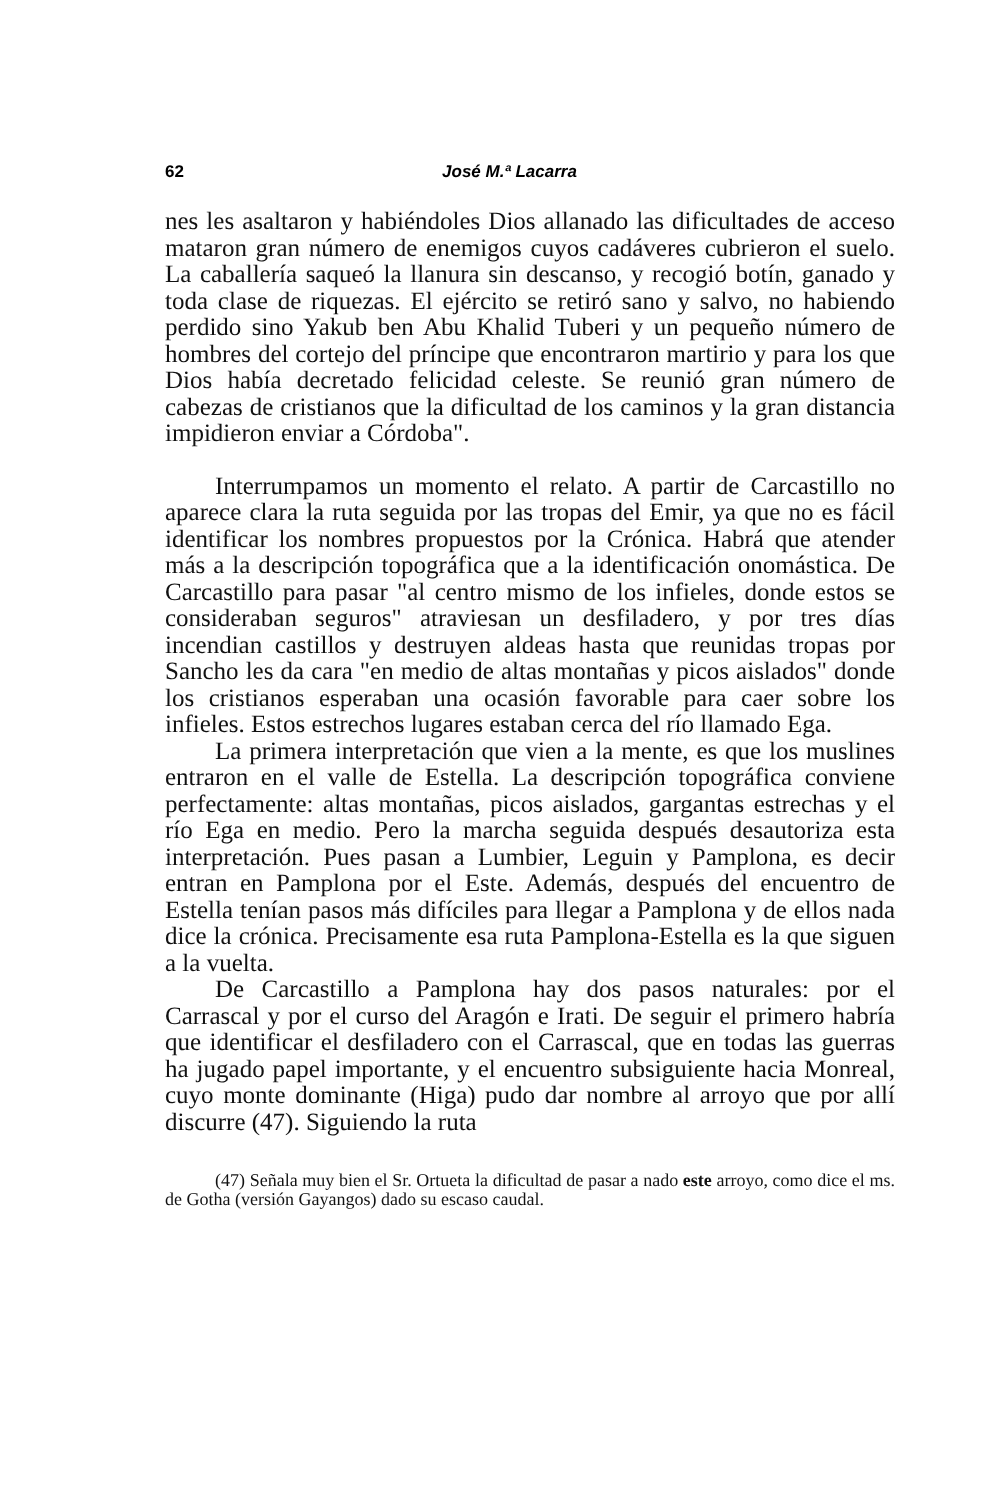62 José M.ª Lacarra
nes les asaltaron y habiéndoles Dios allanado las dificultades de acceso mataron gran número de enemigos cuyos cadáveres cubrieron el suelo. La caballería saqueó la llanura sin descanso, y recogió botín, ganado y toda clase de riquezas. El ejército se retiró sano y salvo, no habiendo perdido sino Yakub ben Abu Khalid Tuberi y un pequeño número de hombres del cortejo del príncipe que encontraron martirio y para los que Dios había decretado felicidad celeste. Se reunió gran número de cabezas de cristianos que la dificultad de los caminos y la gran distancia impidieron enviar a Córdoba".
Interrumpamos un momento el relato. A partir de Carcastillo no aparece clara la ruta seguida por las tropas del Emir, ya que no es fácil identificar los nombres propuestos por la Crónica. Habrá que atender más a la descripción topográfica que a la identificación onomástica. De Carcastillo para pasar "al centro mismo de los infieles, donde estos se consideraban seguros" atraviesan un desfiladero, y por tres días incendian castillos y destruyen aldeas hasta que reunidas tropas por Sancho les da cara "en medio de altas montañas y picos aislados" donde los cristianos esperaban una ocasión favorable para caer sobre los infieles. Estos estrechos lugares estaban cerca del río llamado Ega.
La primera interpretación que vien a la mente, es que los muslines entraron en el valle de Estella. La descripción topográfica conviene perfectamente: altas montañas, picos aislados, gargantas estrechas y el río Ega en medio. Pero la marcha seguida después desautoriza esta interpretación. Pues pasan a Lumbier, Leguin y Pamplona, es decir entran en Pamplona por el Este. Además, después del encuentro de Estella tenían pasos más difíciles para llegar a Pamplona y de ellos nada dice la crónica. Precisamente esa ruta Pamplona-Estella es la que siguen a la vuelta.
De Carcastillo a Pamplona hay dos pasos naturales: por el Carrascal y por el curso del Aragón e Irati. De seguir el primero habría que identificar el desfiladero con el Carrascal, que en todas las guerras ha jugado papel importante, y el encuentro subsiguiente hacia Monreal, cuyo monte dominante (Higa) pudo dar nombre al arroyo que por allí discurre (47). Siguiendo la ruta
(47) Señala muy bien el Sr. Ortueta la dificultad de pasar a nado este arroyo, como dice el ms. de Gotha (versión Gayangos) dado su escaso caudal.